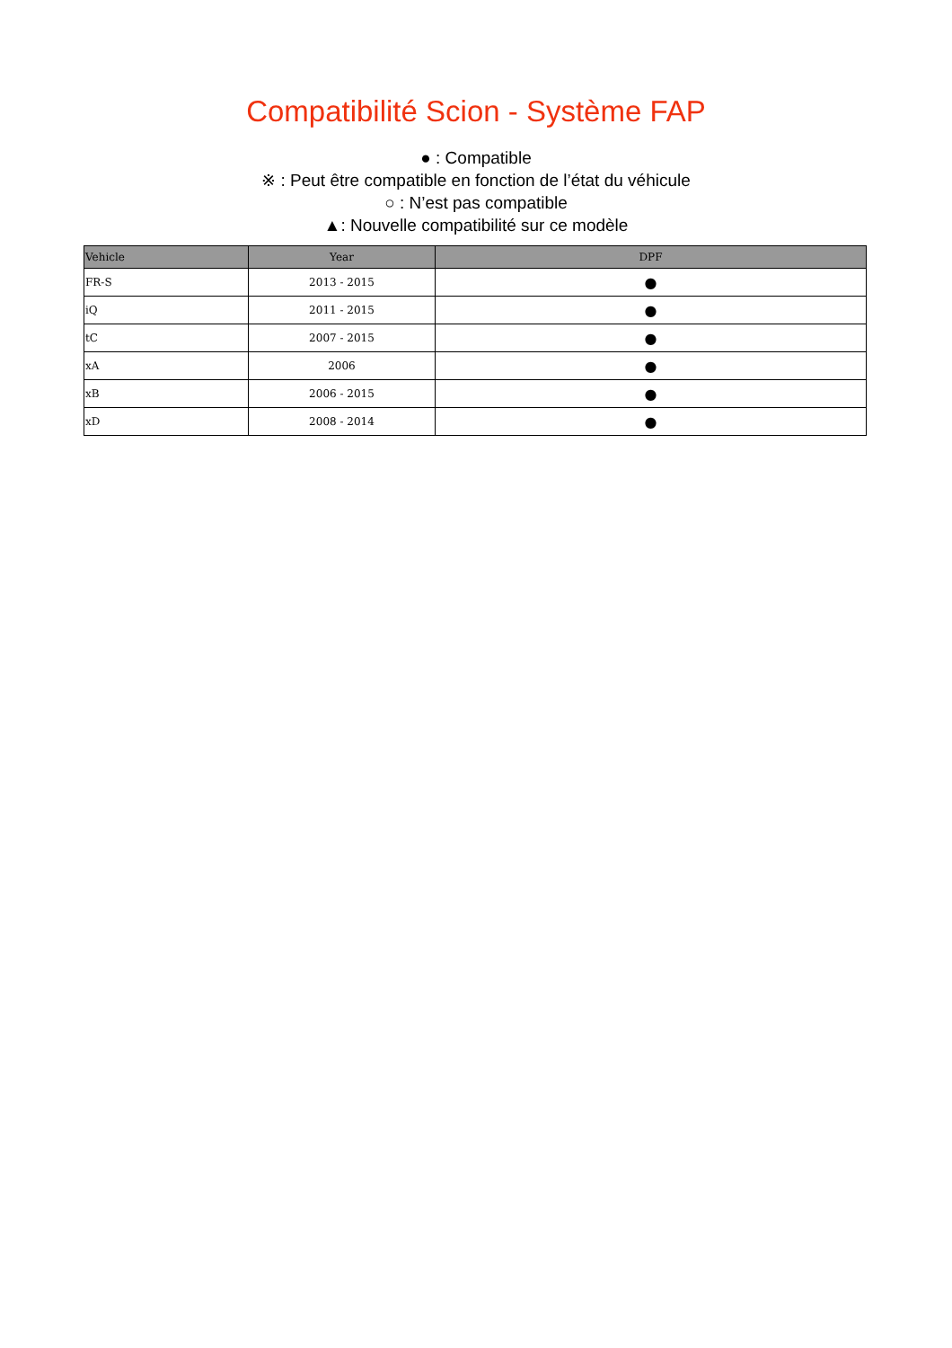Compatibilité Scion - Système FAP
● : Compatible
※ : Peut être compatible en fonction de l’état du véhicule
○ : N’est pas compatible
▲: Nouvelle compatibilité sur ce modèle
| Vehicle | Year | DPF |
| --- | --- | --- |
| FR-S | 2013 - 2015 | ● |
| iQ | 2011 - 2015 | ● |
| tC | 2007 - 2015 | ● |
| xA | 2006 | ● |
| xB | 2006 - 2015 | ● |
| xD | 2008 - 2014 | ● |